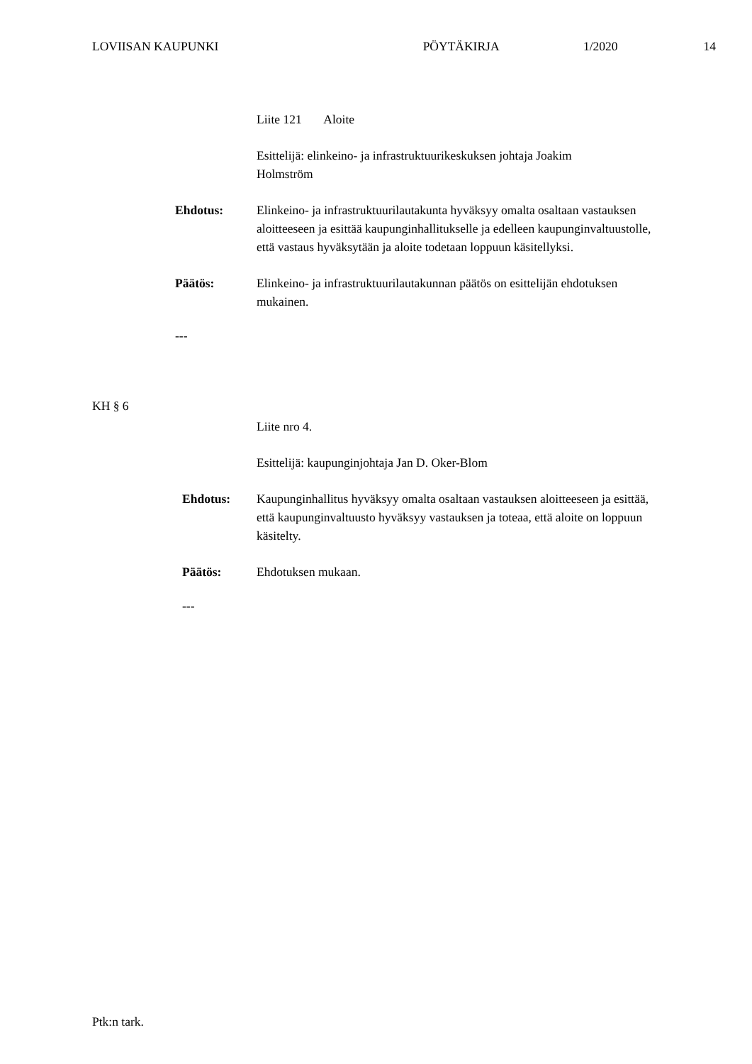LOVIISAN KAUPUNKI PÖYTÄKIRJA 1/2020 14
Liite 121 Aloite
Esittelijä: elinkeino- ja infrastruktuurikeskuksen johtaja Joakim
Holmström
Ehdotus: Elinkeino- ja infrastruktuurilautakunta hyväksyy omalta osaltaan vastauksen aloitteeseen ja esittää kaupunginhallitukselle ja edelleen kaupunginvaltuustolle, että vastaus hyväksytään ja aloite todetaan loppuun käsitellyksi.
Päätös: Elinkeino- ja infrastruktuurilautakunnan päätös on esittelijän ehdotuksen mukainen.
---
KH § 6
Liite nro 4.
Esittelijä: kaupunginjohtaja Jan D. Oker-Blom
Ehdotus: Kaupunginhallitus hyväksyy omalta osaltaan vastauksen aloitteeseen ja esittää, että kaupunginvaltuusto hyväksyy vastauksen ja toteaa, että aloite on loppuun käsitelty.
Päätös: Ehdotuksen mukaan.
---
Ptk:n tark.